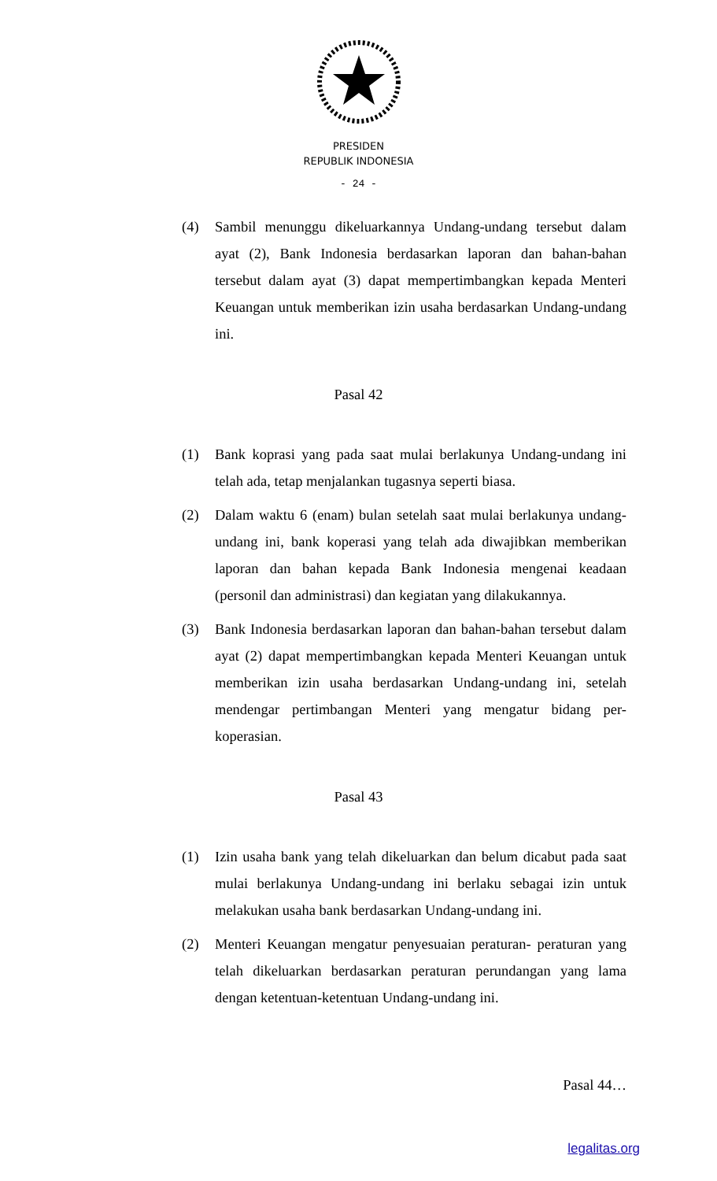PRESIDEN
REPUBLIK INDONESIA
- 24 -
(4) Sambil menunggu dikeluarkannya Undang-undang tersebut dalam ayat (2), Bank Indonesia berdasarkan laporan dan bahan-bahan tersebut dalam ayat (3) dapat mempertimbangkan kepada Menteri Keuangan untuk memberikan izin usaha berdasarkan Undang-undang ini.
Pasal 42
(1) Bank koprasi yang pada saat mulai berlakunya Undang-undang ini telah ada, tetap menjalankan tugasnya seperti biasa.
(2) Dalam waktu 6 (enam) bulan setelah saat mulai berlakunya undang-undang ini, bank koperasi yang telah ada diwajibkan memberikan laporan dan bahan kepada Bank Indonesia mengenai keadaan (personil dan administrasi) dan kegiatan yang dilakukannya.
(3) Bank Indonesia berdasarkan laporan dan bahan-bahan tersebut dalam ayat (2) dapat mempertimbangkan kepada Menteri Keuangan untuk memberikan izin usaha berdasarkan Undang-undang ini, setelah mendengar pertimbangan Menteri yang mengatur bidang per-koperasian.
Pasal 43
(1) Izin usaha bank yang telah dikeluarkan dan belum dicabut pada saat mulai berlakunya Undang-undang ini berlaku sebagai izin untuk melakukan usaha bank berdasarkan Undang-undang ini.
(2) Menteri Keuangan mengatur penyesuaian peraturan- peraturan yang telah dikeluarkan berdasarkan peraturan perundangan yang lama dengan ketentuan-ketentuan Undang-undang ini.
Pasal 44…
legalitas.org